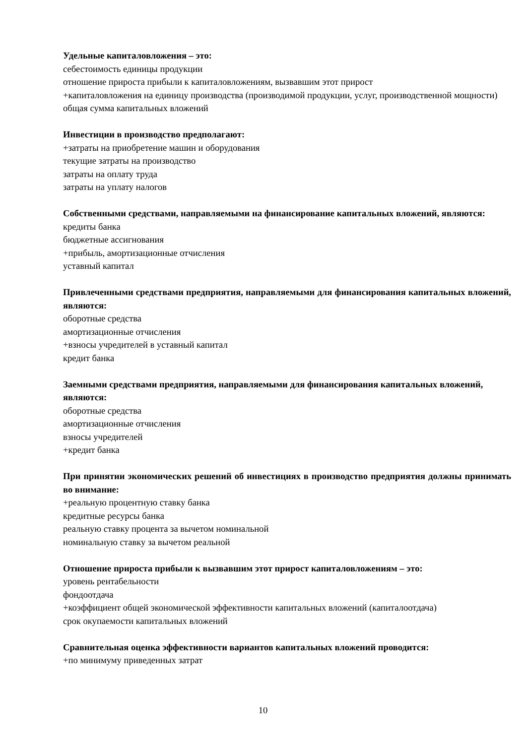Удельные капиталовложения – это:
себестоимость единицы продукции
отношение прироста прибыли к капиталовложениям, вызвавшим этот прирост
+капиталовложения на единицу производства (производимой продукции, услуг, производственной мощности)
общая сумма капитальных вложений
Инвестиции в производство предполагают:
+затраты на приобретение машин и оборудования
текущие затраты на производство
затраты на оплату труда
затраты на уплату налогов
Собственными средствами, направляемыми на финансирование капитальных вложений, являются:
кредиты банка
бюджетные ассигнования
+прибыль, амортизационные отчисления
уставный капитал
Привлеченными средствами предприятия, направляемыми для финансирования капитальных вложений, являются:
оборотные средства
амортизационные отчисления
+взносы учредителей в уставный капитал
кредит банка
Заемными средствами предприятия, направляемыми для финансирования капитальных вложений, являются:
оборотные средства
амортизационные отчисления
взносы учредителей
+кредит банка
При принятии экономических решений об инвестициях в производство предприятия должны принимать во внимание:
+реальную процентную ставку банка
кредитные ресурсы банка
реальную ставку процента за вычетом номинальной
номинальную ставку за вычетом реальной
Отношение прироста прибыли к вызвавшим этот прирост капиталовложениям – это:
уровень рентабельности
фондоотдача
+коэффициент общей экономической эффективности капитальных вложений (капиталоотдача)
срок окупаемости капитальных вложений
Сравнительная оценка эффективности вариантов капитальных вложений проводится:
+по минимуму приведенных затрат
10